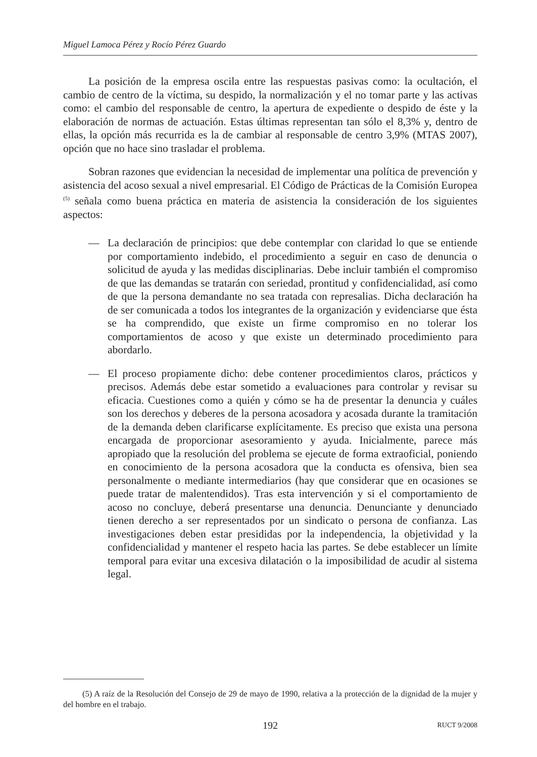Miguel Lamoca Pérez y Rocío Pérez Guardo
La posición de la empresa oscila entre las respuestas pasivas como: la ocultación, el cambio de centro de la víctima, su despido, la normalización y el no tomar parte y las activas como: el cambio del responsable de centro, la apertura de expediente o despido de éste y la elaboración de normas de actuación. Estas últimas representan tan sólo el 8,3% y, dentro de ellas, la opción más recurrida es la de cambiar al responsable de centro 3,9% (MTAS 2007), opción que no hace sino trasladar el problema.
Sobran razones que evidencian la necesidad de implementar una política de prevención y asistencia del acoso sexual a nivel empresarial. El Código de Prácticas de la Comisión Europea <sup>(5)</sup> señala como buena práctica en materia de asistencia la consideración de los siguientes aspectos:
— La declaración de principios: que debe contemplar con claridad lo que se entiende por comportamiento indebido, el procedimiento a seguir en caso de denuncia o solicitud de ayuda y las medidas disciplinarias. Debe incluir también el compromiso de que las demandas se tratarán con seriedad, prontitud y confidencialidad, así como de que la persona demandante no sea tratada con represalias. Dicha declaración ha de ser comunicada a todos los integrantes de la organización y evidenciarse que ésta se ha comprendido, que existe un firme compromiso en no tolerar los comportamientos de acoso y que existe un determinado procedimiento para abordarlo.
— El proceso propiamente dicho: debe contener procedimientos claros, prácticos y precisos. Además debe estar sometido a evaluaciones para controlar y revisar su eficacia. Cuestiones como a quién y cómo se ha de presentar la denuncia y cuáles son los derechos y deberes de la persona acosadora y acosada durante la tramitación de la demanda deben clarificarse explícitamente. Es preciso que exista una persona encargada de proporcionar asesoramiento y ayuda. Inicialmente, parece más apropiado que la resolución del problema se ejecute de forma extraoficial, poniendo en conocimiento de la persona acosadora que la conducta es ofensiva, bien sea personalmente o mediante intermediarios (hay que considerar que en ocasiones se puede tratar de malentendidos). Tras esta intervención y si el comportamiento de acoso no concluye, deberá presentarse una denuncia. Denunciante y denunciado tienen derecho a ser representados por un sindicato o persona de confianza. Las investigaciones deben estar presididas por la independencia, la objetividad y la confidencialidad y mantener el respeto hacia las partes. Se debe establecer un límite temporal para evitar una excesiva dilatación o la imposibilidad de acudir al sistema legal.
(5) A raíz de la Resolución del Consejo de 29 de mayo de 1990, relativa a la protección de la dignidad de la mujer y del hombre en el trabajo.
192 RUCT 9/2008